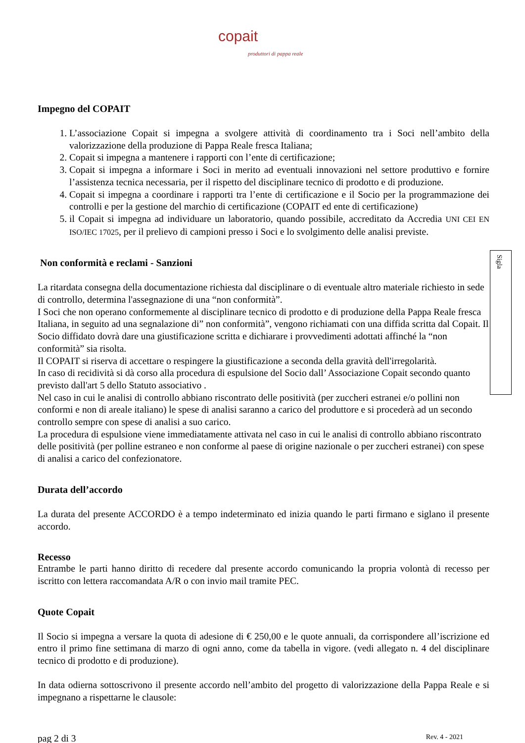Sigla
copait
produttori di pappa reale
Impegno del COPAIT
1. L’associazione Copait si impegna a svolgere attività di coordinamento tra i Soci nell’ambito della valorizzazione della produzione di Pappa Reale fresca Italiana;
2. Copait si impegna a mantenere i rapporti con l’ente di certificazione;
3. Copait si impegna a informare i Soci in merito ad eventuali innovazioni nel settore produttivo e fornire l’assistenza tecnica necessaria, per il rispetto del disciplinare tecnico di prodotto e di produzione.
4. Copait si impegna a coordinare i rapporti tra l’ente di certificazione e il Socio per la programmazione dei controlli e per la gestione del marchio di certificazione (COPAIT ed ente di certificazione)
5. il Copait si impegna ad individuare un laboratorio, quando possibile, accreditato da Accredia UNI CEI EN ISO/IEC 17025, per il prelievo di campioni presso i Soci e lo svolgimento delle analisi previste.
Non conformità e reclami - Sanzioni
La ritardata consegna della documentazione richiesta dal disciplinare o di eventuale altro materiale richiesto in sede di controllo, determina l'assegnazione di una “non conformità”.
I Soci che non operano conformemente al disciplinare tecnico di prodotto e di produzione della Pappa Reale fresca Italiana, in seguito ad una segnalazione di” non conformità”, vengono richiamati con una diffida scritta dal Copait. Il Socio diffidato dovrà dare una giustificazione scritta e dichiarare i provvedimenti adottati affinché la “non conformità” sia risolta.
Il COPAIT si riserva di accettare o respingere la giustificazione a seconda della gravità dell'irregolarità.
In caso di recidività si dà corso alla procedura di espulsione del Socio dall’ Associazione Copait secondo quanto previsto dall'art 5 dello Statuto associativo .
Nel caso in cui le analisi di controllo abbiano riscontrato delle positività (per zuccheri estranei e/o pollini non conformi e non di areale italiano) le spese di analisi saranno a carico del produttore e si procederà ad un secondo controllo sempre con spese di analisi a suo carico.
La procedura di espulsione viene immediatamente attivata nel caso in cui le analisi di controllo abbiano riscontrato delle positività (per polline estraneo e non conforme al paese di origine nazionale o per zuccheri estranei) con spese di analisi a carico del confezionatore.
Durata dell’accordo
La durata del presente ACCORDO è a tempo indeterminato ed inizia quando le parti firmano e siglano il presente accordo.
Recesso
Entrambe le parti hanno diritto di recedere dal presente accordo comunicando la propria volontà di recesso per iscritto con lettera raccomandata A/R o con invio mail tramite PEC.
Quote Copait
Il Socio si impegna a versare la quota di adesione di € 250,00 e le quote annuali, da corrispondere all’iscrizione ed entro il primo fine settimana di marzo di ogni anno, come da tabella in vigore. (vedi allegato n. 4 del disciplinare tecnico di prodotto e di produzione).
In data odierna sottoscrivono il presente accordo nell’ambito del progetto di valorizzazione della Pappa Reale e si impegnano a rispettarne le clausole:
pag 2 di 3 Rev. 4 - 2021